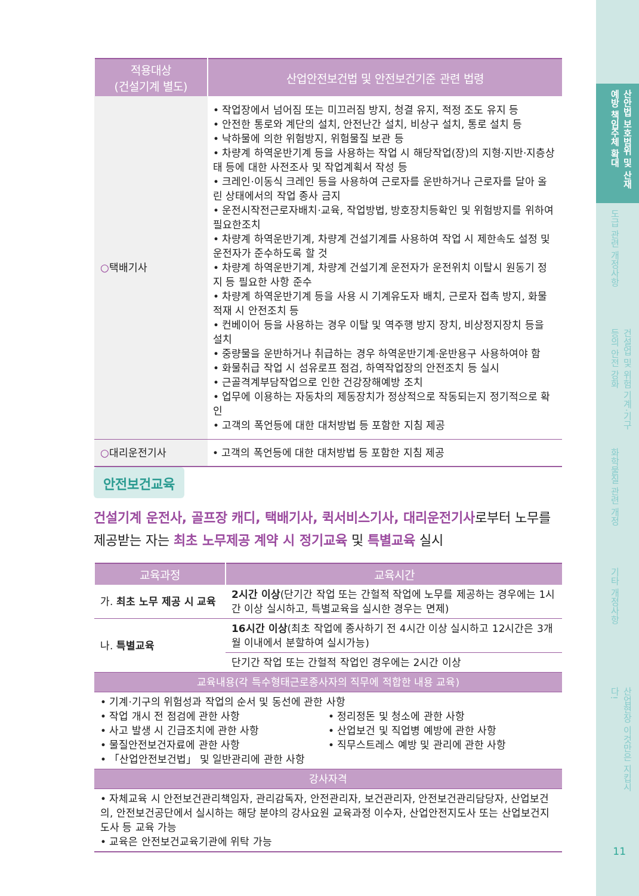산안법 보호범위 및 산재 예방 책임주체 확대
도급 관련 개정사항
건설업 및 위험 기계·기구 등의 안전 강화
화학물질 관련 개정
기타 개정사항
산업현장 이것만은 지킵시다!
11
| 적용대상 (건설기계 별도) | 산업안전보건법 및 안전보건기준 관련 법령 |
| --- | --- |
| ○ 택배기사 | • 작업장에서 넘어짐 또는 미끄러짐 방지, 청결 유지, 적정 조도 유지 등 • 안전한 통로와 계단의 설치, 안전난간 설치, 비상구 설치, 통로 설치 등 • 낙하물에 의한 위험방지, 위험물질 보관 등 • 차량계 하역운반기계 등을 사용하는 작업 시 해당작업(장)의 지형·지반·지층상태 등에 대한 사전조사 및 작업계획서 작성 등 • 크레인·이동식 크레인 등을 사용하여 근로자를 운반하거나 근로자를 달아 올린 상태에서의 작업 종사 금지 • 운전시작전근로자배치·교육, 작업방법, 방호장치등확인 및 위험방지를 위하여 필요한조치 • 차량계 하역운반기계, 차량계 건설기계를 사용하여 작업 시 제한속도 설정 및 운전자가 준수하도록 할 것 • 차량계 하역운반기계, 차량계 건설기계 운전자가 운전위치 이탈시 원동기 정지 등 필요한 사항 준수 • 차량계 하역운반기계 등을 사용 시 기계유도자 배치, 근로자 접촉 방지, 화물적재 시 안전조치 등 • 컨베이어 등을 사용하는 경우 이탈 및 역주행 방지 장치, 비상정지장치 등을 설치 • 중량물을 운반하거나 취급하는 경우 하역운반기계·운반용구 사용하여야 함 • 화물취급 작업 시 섬유로프 점검, 하역작업장의 안전조치 등 실시 • 근골격계부담작업으로 인한 건강장해예방 조치 • 업무에 이용하는 자동차의 제동장치가 정상적으로 작동되는지 정기적으로 확인 • 고객의 폭언등에 대한 대처방법 등 포함한 지침 제공 |
| ○ 대리운전기사 | • 고객의 폭언등에 대한 대처방법 등 포함한 지침 제공 |
안전보건교육
건설기계 운전사, 골프장 캐디, 택배기사, 퀵서비스기사, 대리운전기사로부터 노무를 제공받는 자는 최초 노무제공 계약 시 정기교육 및 특별교육 실시
| 교육과정 | 교육시간 |
| --- | --- |
| 가. 최초 노무 제공 시 교육 | 2시간 이상 (단기간 작업 또는 간헐적 작업에 노무를 제공하는 경우에는 1시간 이상 실시하고, 특별교육을 실시한 경우는 면제) |
| 나. 특별교육 | 16시간 이상 (최초 작업에 종사하기 전 4시간 이상 실시하고 12시간은 3개월 이내에서 분할하여 실시가능) |
| | 단기간 작업 또는 간헐적 작업인 경우에는 2시간 이상 |
| 교육내용(각 특수형태근로종사자의 직무에 적합한 내용 교육) | |
| • 기계·기구의 위험성과 작업의 순서 및 동선에 관한 사항 • 작업 개시 전 점검에 관한 사항 • 사고 발생 시 긴급조치에 관한 사항 • 물질안전보건자료에 관한 사항 • 「산업안전보건법」 및 일반관리에 관한 사항 • 정리정돈 및 청소에 관한 사항 • 산업보건 및 직업병 예방에 관한 사항 • 직무스트레스 예방 및 관리에 관한 사항 | |
| 강사자격 | |
| • 자체교육 시 안전보건관리책임자, 관리감독자, 안전관리자, 보건관리자, 안전보건관리담당자, 산업보건의, 안전보건공단에서 실시하는 해당 분야의 강사요원 교육과정 이수자, 산업안전지도사 또는 산업보건지도사 등 교육 가능 • 교육은 안전보건교육기관에 위탁 가능 | |